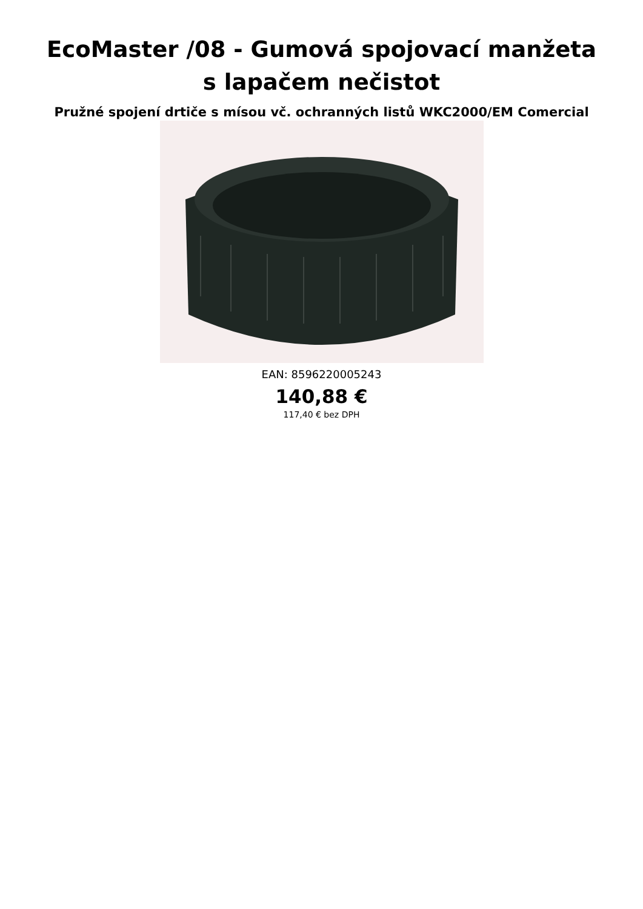EcoMaster /08 - Gumová spojovací manžeta s lapačem nečistot
Pružné spojení drtiče s mísou vč. ochranných listů WKC2000/EM Comercial
EAN: 8596220005243
140,88 €
117,40 € bez DPH